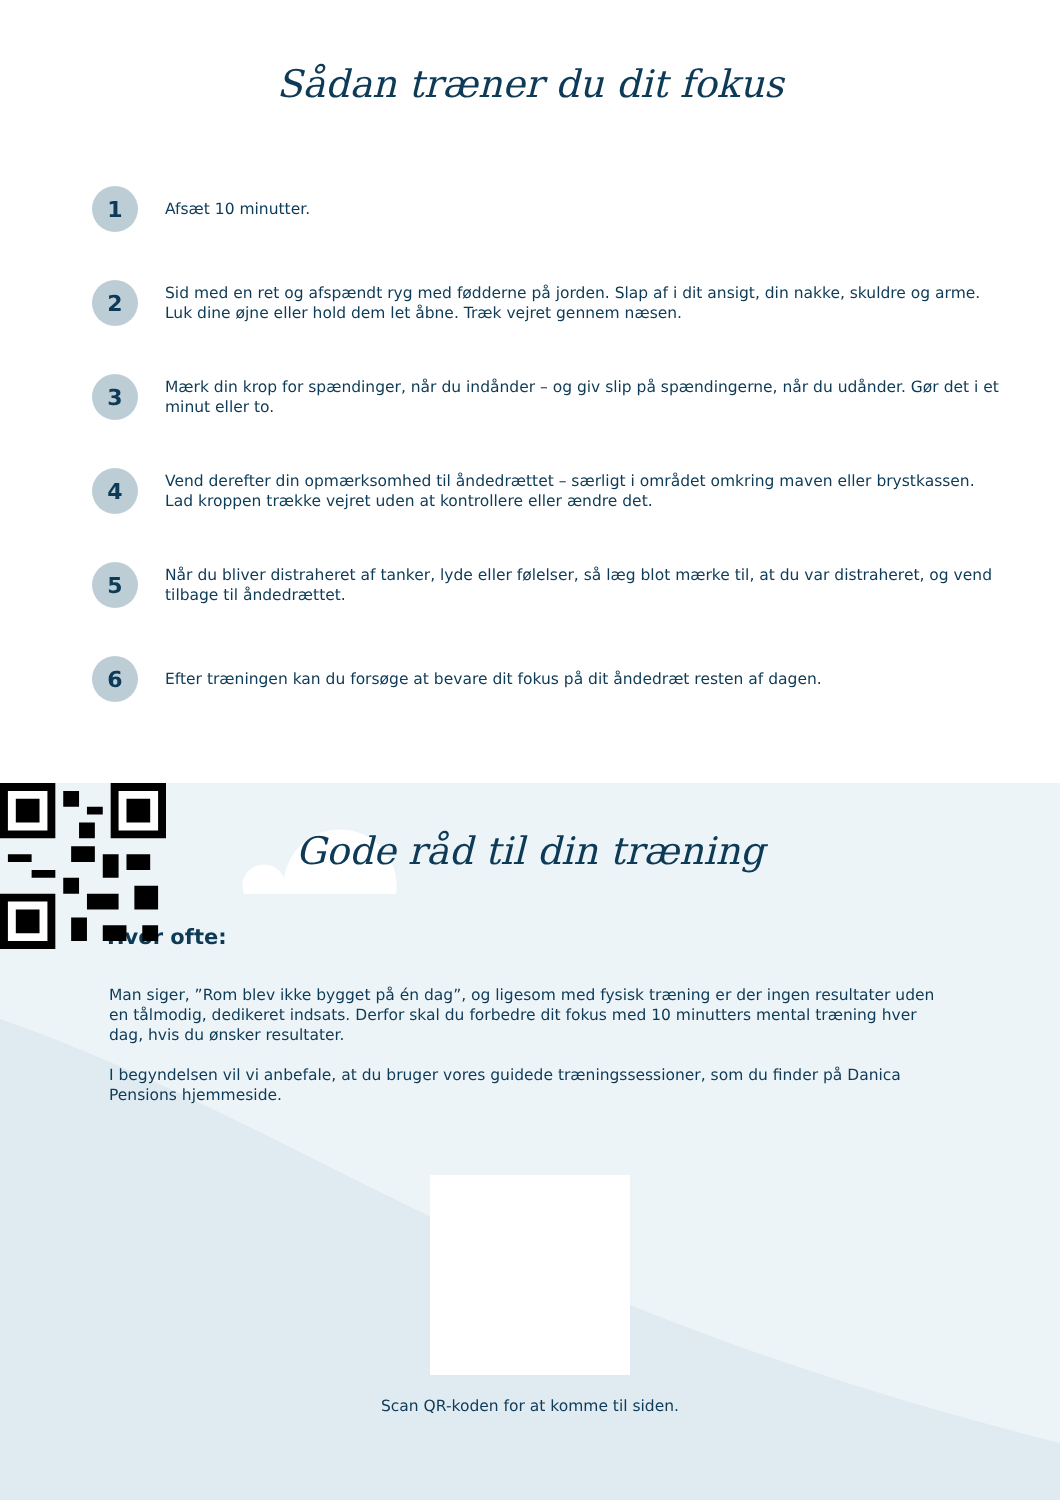Sådan træner du dit fokus
1
Afsæt 10 minutter.
2
Sid med en ret og afspændt ryg med fødderne på jorden. Slap af i dit ansigt, din nakke, skuldre og arme. Luk dine øjne eller hold dem let åbne. Træk vejret gennem næsen.
3
Mærk din krop for spændinger, når du indånder – og giv slip på spændingerne, når du udånder. Gør det i et minut eller to.
4
Vend derefter din opmærksomhed til åndedrættet – særligt i området omkring maven eller brystkassen. Lad kroppen trække vejret uden at kontrollere eller ændre det.
5
Når du bliver distraheret af tanker, lyde eller følelser, så læg blot mærke til, at du var distraheret, og vend tilbage til åndedrættet.
6
Efter træningen kan du forsøge at bevare dit fokus på dit åndedræt resten af dagen.
Gode råd til din træning
Hvor ofte:
Man siger, ”Rom blev ikke bygget på én dag”, og ligesom med fysisk træning er der ingen resultater uden en tålmodig, dedikeret indsats. Derfor skal du forbedre dit fokus med 10 minutters mental træning hver dag, hvis du ønsker resultater.
I begyndelsen vil vi anbefale, at du bruger vores guidede træningssessioner, som du finder på Danica Pensions hjemmeside.
Scan QR-koden for at komme til siden.